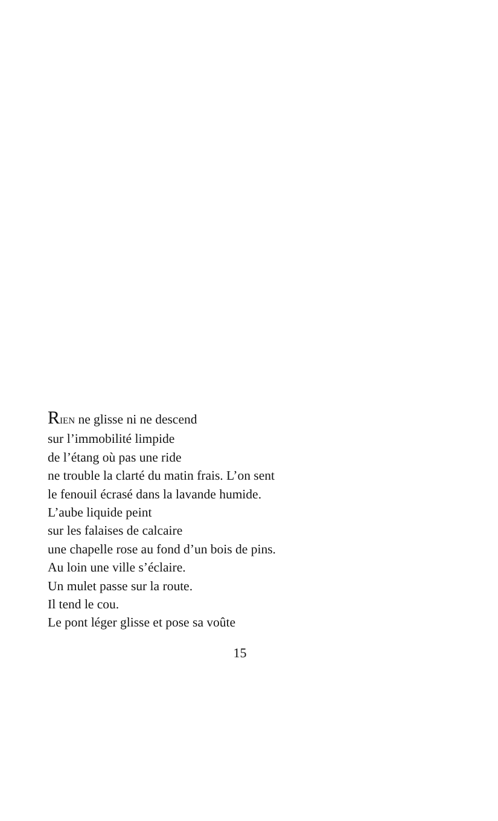RIEN ne glisse ni ne descend
sur l’immobilité limpide
de l’étang où pas une ride
ne trouble la clarté du matin frais. L’on sent
le fenouil écrasé dans la lavande humide.
L’aube liquide peint
sur les falaises de calcaire
une chapelle rose au fond d’un bois de pins.
Au loin une ville s’éclaire.
Un mulet passe sur la route.
Il tend le cou.
Le pont léger glisse et pose sa voûte
15